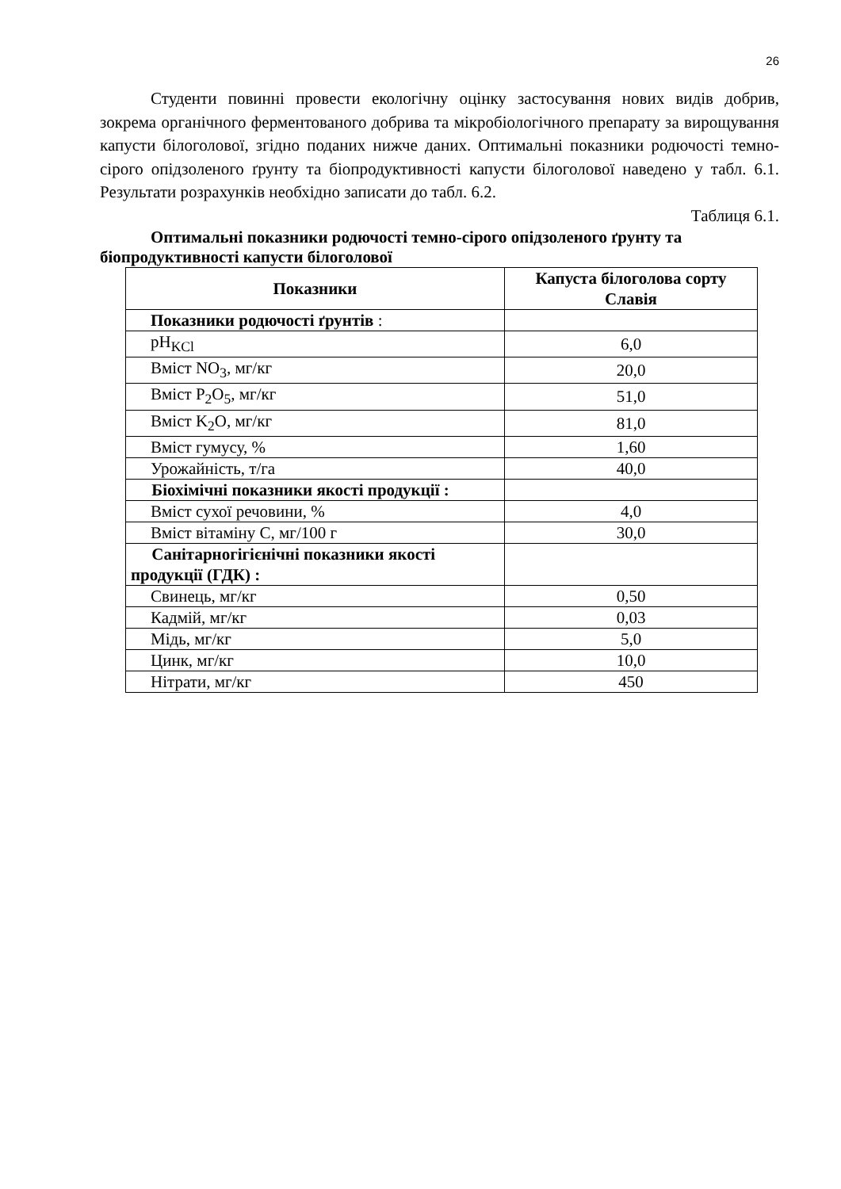26
Студенти повинні провести екологічну оцінку застосування нових видів добрив, зокрема органічного ферментованого добрива та мікробіологічного препарату за вирощування капусти білоголової, згідно поданих нижче даних. Оптимальні показники родючості темно-сірого опідзоленого ґрунту та біопродуктивності капусти білоголової наведено у табл. 6.1. Результати розрахунків необхідно записати до табл. 6.2.
Таблиця 6.1.
Оптимальні показники родючості темно-сірого опідзоленого ґрунту та біопродуктивності капусти білоголової
| Показники | Капуста білоголова сорту Славія |
| --- | --- |
| Показники родючості ґрунтів : | |
| pH<sub>KCl</sub> | 6,0 |
| Вміст NO<sub>3</sub>, мг/кг | 20,0 |
| Вміст P<sub>2</sub>O<sub>5</sub>, мг/кг | 51,0 |
| Вміст K<sub>2</sub>O, мг/кг | 81,0 |
| Вміст гумусу, % | 1,60 |
| Урожайність, т/га | 40,0 |
| Біохімічні показники якості продукції : | |
| Вміст сухої речовини, % | 4,0 |
| Вміст вітаміну С, мг/100 г | 30,0 |
| Санітарногігієнічні показники якості продукції (ГДК) : | |
| Свинець, мг/кг | 0,50 |
| Кадмій, мг/кг | 0,03 |
| Мідь, мг/кг | 5,0 |
| Цинк, мг/кг | 10,0 |
| Нітрати, мг/кг | 450 |